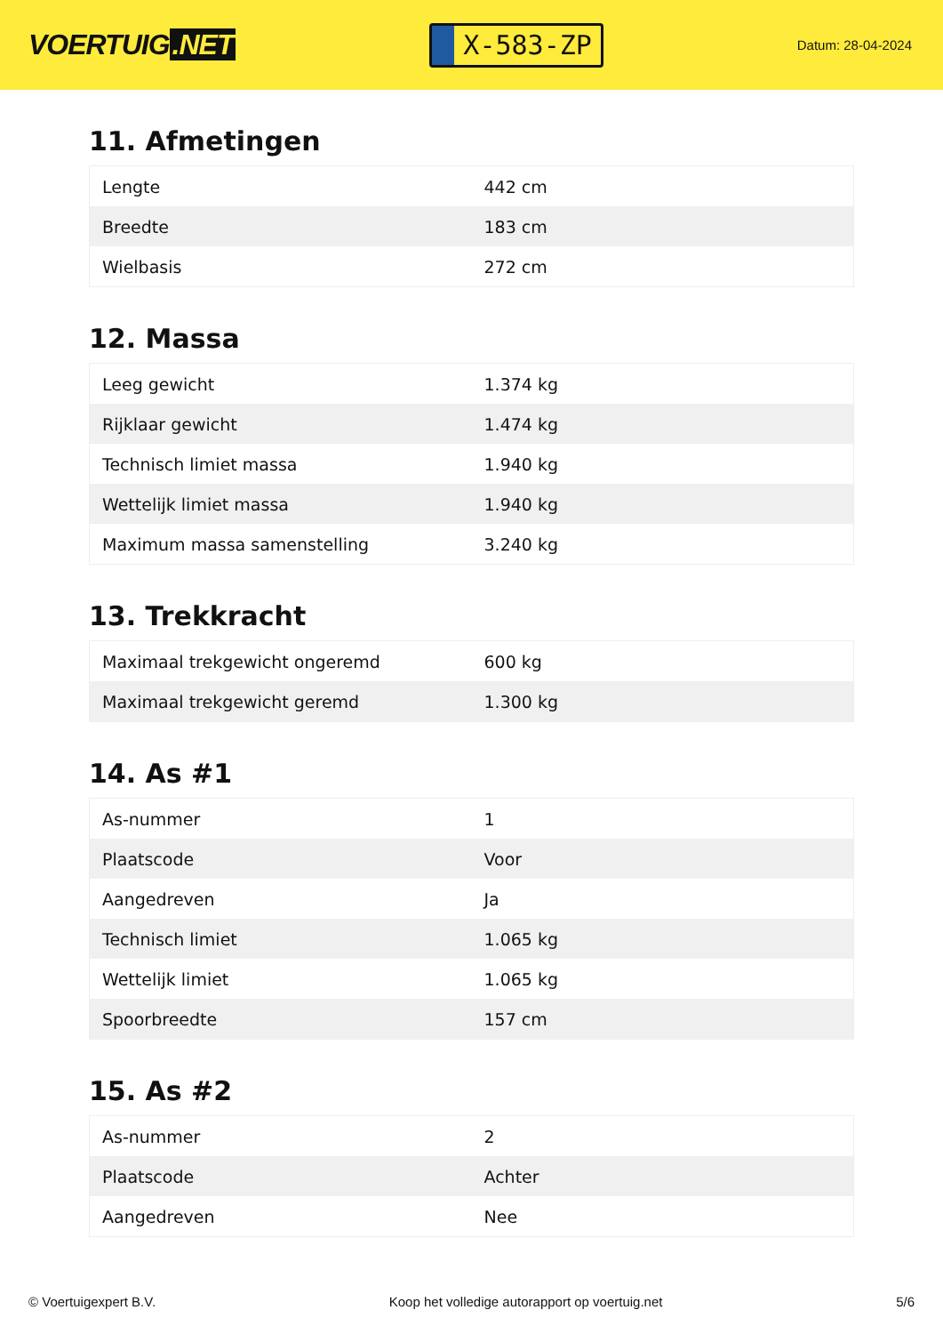VOERTUIG.NET
X-583-ZP
Datum: 28-04-2024
11. Afmetingen
| Lengte | 442 cm |
| Breedte | 183 cm |
| Wielbasis | 272 cm |
12. Massa
| Leeg gewicht | 1.374 kg |
| Rijklaar gewicht | 1.474 kg |
| Technisch limiet massa | 1.940 kg |
| Wettelijk limiet massa | 1.940 kg |
| Maximum massa samenstelling | 3.240 kg |
13. Trekkracht
| Maximaal trekgewicht ongeremd | 600 kg |
| Maximaal trekgewicht geremd | 1.300 kg |
14. As #1
| As-nummer | 1 |
| Plaatscode | Voor |
| Aangedreven | Ja |
| Technisch limiet | 1.065 kg |
| Wettelijk limiet | 1.065 kg |
| Spoorbreedte | 157 cm |
15. As #2
| As-nummer | 2 |
| Plaatscode | Achter |
| Aangedreven | Nee |
© Voertuigexpert B.V. Koop het volledige autorapport op voertuig.net 5/6